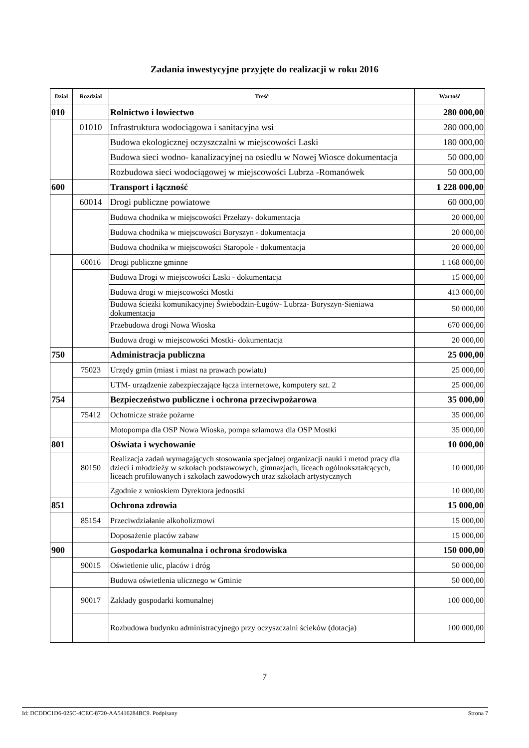Zadania inwestycyjne przyjęte do realizacji w roku 2016
| Dział | Rozdział | Treść | Wartość |
| --- | --- | --- | --- |
| 010 | | Rolnictwo i łowiectwo | 280 000,00 |
| | 01010 | Infrastruktura wodociągowa i sanitacyjna wsi | 280 000,00 |
| | | Budowa ekologicznej oczyszczalni w miejscowości Laski | 180 000,00 |
| | | Budowa sieci wodno- kanalizacyjnej na osiedlu w Nowej Wiosce dokumentacja | 50 000,00 |
| | | Rozbudowa sieci wodociągowej w miejscowości Lubrza -Romanówek | 50 000,00 |
| 600 | | Transport i łączność | 1 228 000,00 |
| | 60014 | Drogi publiczne powiatowe | 60 000,00 |
| | | Budowa chodnika w miejscowości Przełazy- dokumentacja | 20 000,00 |
| | | Budowa chodnika w miejscowości Boryszyn - dokumentacja | 20 000,00 |
| | | Budowa chodnika w miejscowości Staropole - dokumentacja | 20 000,00 |
| | 60016 | Drogi publiczne gminne | 1 168 000,00 |
| | | Budowa Drogi w miejscowości Laski - dokumentacja | 15 000,00 |
| | | Budowa drogi w miejscowości Mostki | 413 000,00 |
| | | Budowa ścieżki komunikacyjnej Świebodzin-Ługów- Lubrza- Boryszyn-Sieniawa dokumentacja | 50 000,00 |
| | | Przebudowa drogi Nowa Wioska | 670 000,00 |
| | | Budowa drogi w miejscowości Mostki- dokumentacja | 20 000,00 |
| 750 | | Administracja publiczna | 25 000,00 |
| | 75023 | Urzędy gmin (miast i miast na prawach powiatu) | 25 000,00 |
| | | UTM- urządzenie zabezpieczające łącza internetowe, komputery szt. 2 | 25 000,00 |
| 754 | | Bezpieczeństwo publiczne i ochrona przeciwpożarowa | 35 000,00 |
| | 75412 | Ochotnicze straże pożarne | 35 000,00 |
| | | Motopompa dla OSP Nowa Wioska, pompa szlamowa dla OSP Mostki | 35 000,00 |
| 801 | | Oświata i wychowanie | 10 000,00 |
| | 80150 | Realizacja zadań wymagających stosowania specjalnej organizacji nauki i metod pracy dla dzieci i młodzieży w szkołach podstawowych, gimnazjach, liceach ogólnokształcących, liceach profilowanych i szkołach zawodowych oraz szkołach artystycznych | 10 000,00 |
| | | Zgodnie z wnioskiem Dyrektora jednostki | 10 000,00 |
| 851 | | Ochrona zdrowia | 15 000,00 |
| | 85154 | Przeciwdziałanie alkoholizmowi | 15 000,00 |
| | | Doposażenie placów zabaw | 15 000,00 |
| 900 | | Gospodarka komunalna i ochrona środowiska | 150 000,00 |
| | 90015 | Oświetlenie ulic, placów i dróg | 50 000,00 |
| | | Budowa oświetlenia ulicznego w Gminie | 50 000,00 |
| | 90017 | Zakłady gospodarki komunalnej | 100 000,00 |
| | | Rozbudowa budynku administracyjnego przy oczyszczalni ścieków (dotacja) | 100 000,00 |
7
Id: DCDDC1D6-025C-4CEC-8720-AA5416284BC9. Podpisany Strona 7